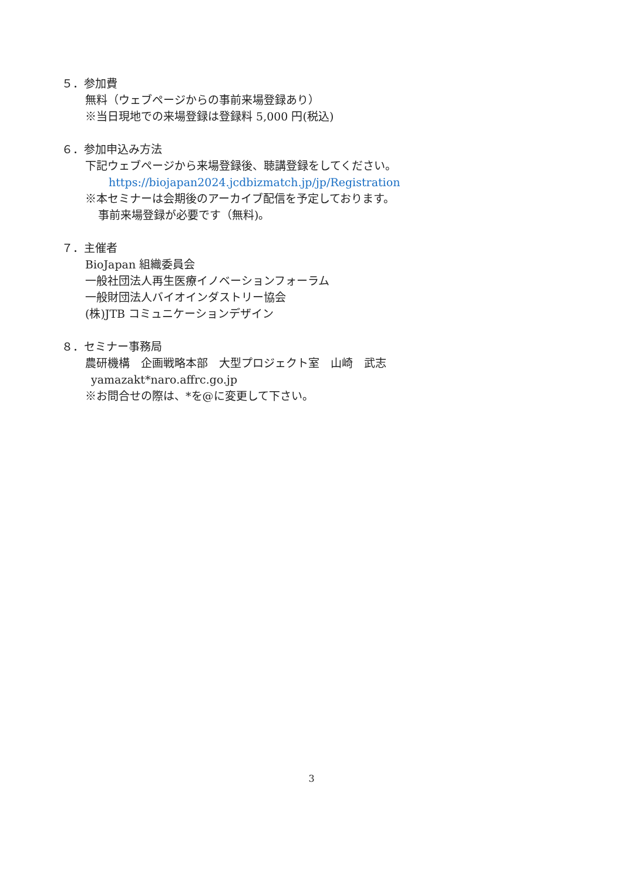５．参加費
無料（ウェブページからの事前来場登録あり）
※当日現地での来場登録は登録料 5,000 円(税込)
６．参加申込み方法
下記ウェブページから来場登録後、聴講登録をしてください。
https://biojapan2024.jcdbizmatch.jp/jp/Registration
※本セミナーは会期後のアーカイブ配信を予定しております。
事前来場登録が必要です（無料)。
７．主催者
BioJapan 組織委員会
一般社団法人再生医療イノベーションフォーラム
一般財団法人バイオインダストリー協会
(株)JTB コミュニケーションデザイン
８．セミナー事務局
農研機構　企画戦略本部　大型プロジェクト室　山崎　武志
yamazakt*naro.affrc.go.jp
※お問合せの際は、*を@に変更して下さい。
3